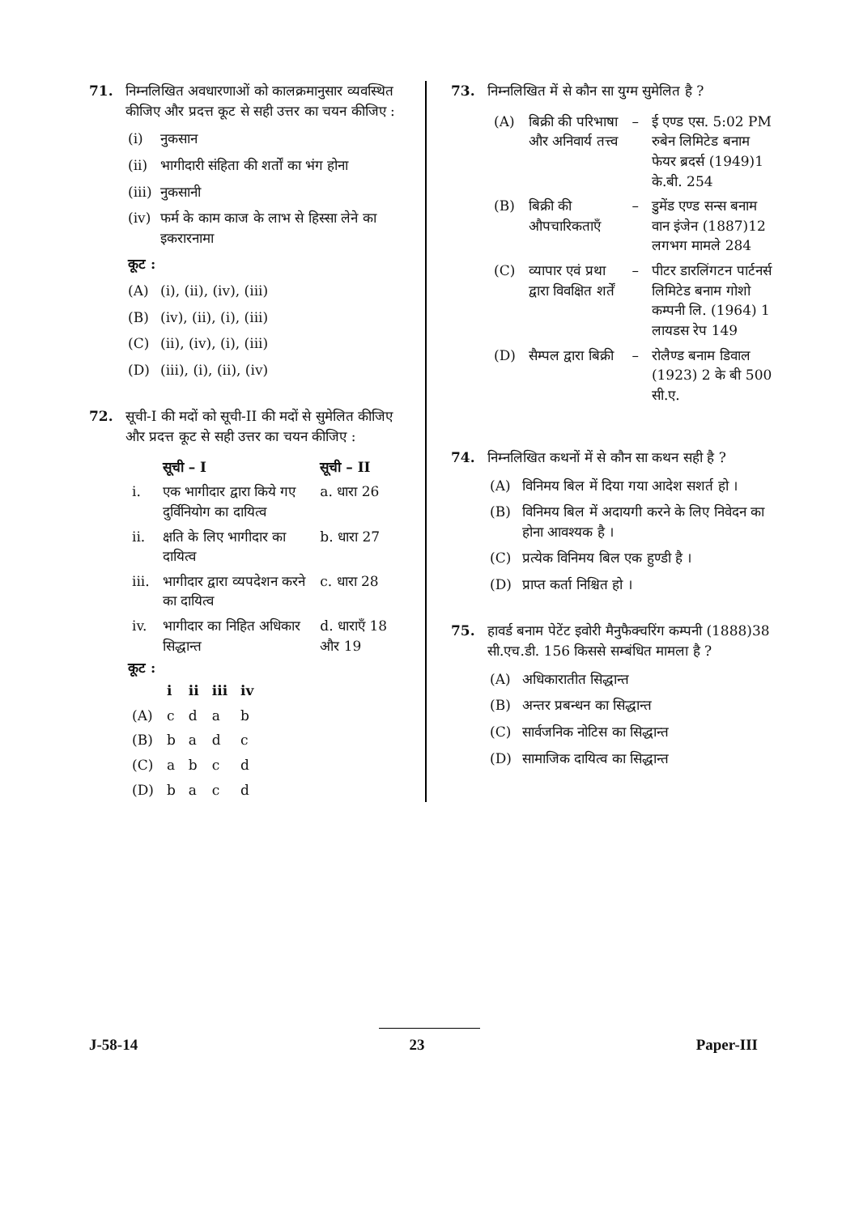71. निम्नलिखित अवधारणाओं को कालक्रमानुसार व्यवस्थित कीजिए और प्रदत्त कूट से सही उत्तर का चयन कीजिए :
(i) नुकसान
(ii) भागीदारी संहिता की शर्तों का भंग होना
(iii) नुकसानी
(iv) फर्म के काम काज के लाभ से हिस्सा लेने का इकरारनामा
कूट :
(A) (i), (ii), (iv), (iii)
(B) (iv), (ii), (i), (iii)
(C) (ii), (iv), (i), (iii)
(D) (iii), (i), (ii), (iv)
72. सूची-I की मदों को सूची-II की मदों से सुमेलित कीजिए और प्रदत्त कूट से सही उत्तर का चयन कीजिए :
| | सूची – I | सूची – II |
| --- | --- | --- |
| i. | एक भागीदार द्वारा किये गए दुर्विनियोग का दायित्व | a. धारा 26 |
| ii. | क्षति के लिए भागीदार का दायित्व | b. धारा 27 |
| iii. | भागीदार द्वारा व्यपदेशन करने का दायित्व | c. धारा 28 |
| iv. | भागीदार का निहित अधिकार सिद्धान्त | d. धाराएँ 18 और 19 |
कूट :
| | i | ii | iii | iv |
| --- | --- | --- | --- | --- |
| (A) | c | d | a | b |
| (B) | b | a | d | c |
| (C) | a | b | c | d |
| (D) | b | a | c | d |
73. निम्नलिखित में से कौन सा युग्म सुमेलित है ?
| (A) | बिक्री की परिभाषा और अनिवार्य तत्त्व | – | ई एण्ड एस. 5:02 PM रुबेन लिमिटेड बनाम फेयर ब्रदर्स (1949)1 के.बी. 254 |
| (B) | बिक्री की औपचारिकताएँ | – | डुमेंड एण्ड सन्स बनाम वान इंजेन (1887)12 लगभग मामले 284 |
| (C) | व्यापार एवं प्रथा द्वारा विवक्षित शर्तें | – | पीटर डारलिंगटन पार्टनर्स लिमिटेड बनाम गोशो कम्पनी लि. (1964) 1 लायडस रेप 149 |
| (D) | सैम्पल द्वारा बिक्री | – | रोलैण्ड बनाम डिवाल (1923) 2 के बी 500 सी.ए. |
74. निम्नलिखित कथनों में से कौन सा कथन सही है ?
(A) विनिमय बिल में दिया गया आदेश सशर्त हो ।
(B) विनिमय बिल में अदायगी करने के लिए निवेदन का होना आवश्यक है ।
(C) प्रत्येक विनिमय बिल एक हुण्डी है ।
(D) प्राप्त कर्ता निश्चित हो ।
75. हावर्ड बनाम पेटेंट इवोरी मैनुफैक्चरिंग कम्पनी (1888)38 सी.एच.डी. 156 किससे सम्बंधित मामला है ?
(A) अधिकारातीत सिद्धान्त
(B) अन्तर प्रबन्धन का सिद्धान्त
(C) सार्वजनिक नोटिस का सिद्धान्त
(D) सामाजिक दायित्व का सिद्धान्त
J-58-14 23 Paper-III